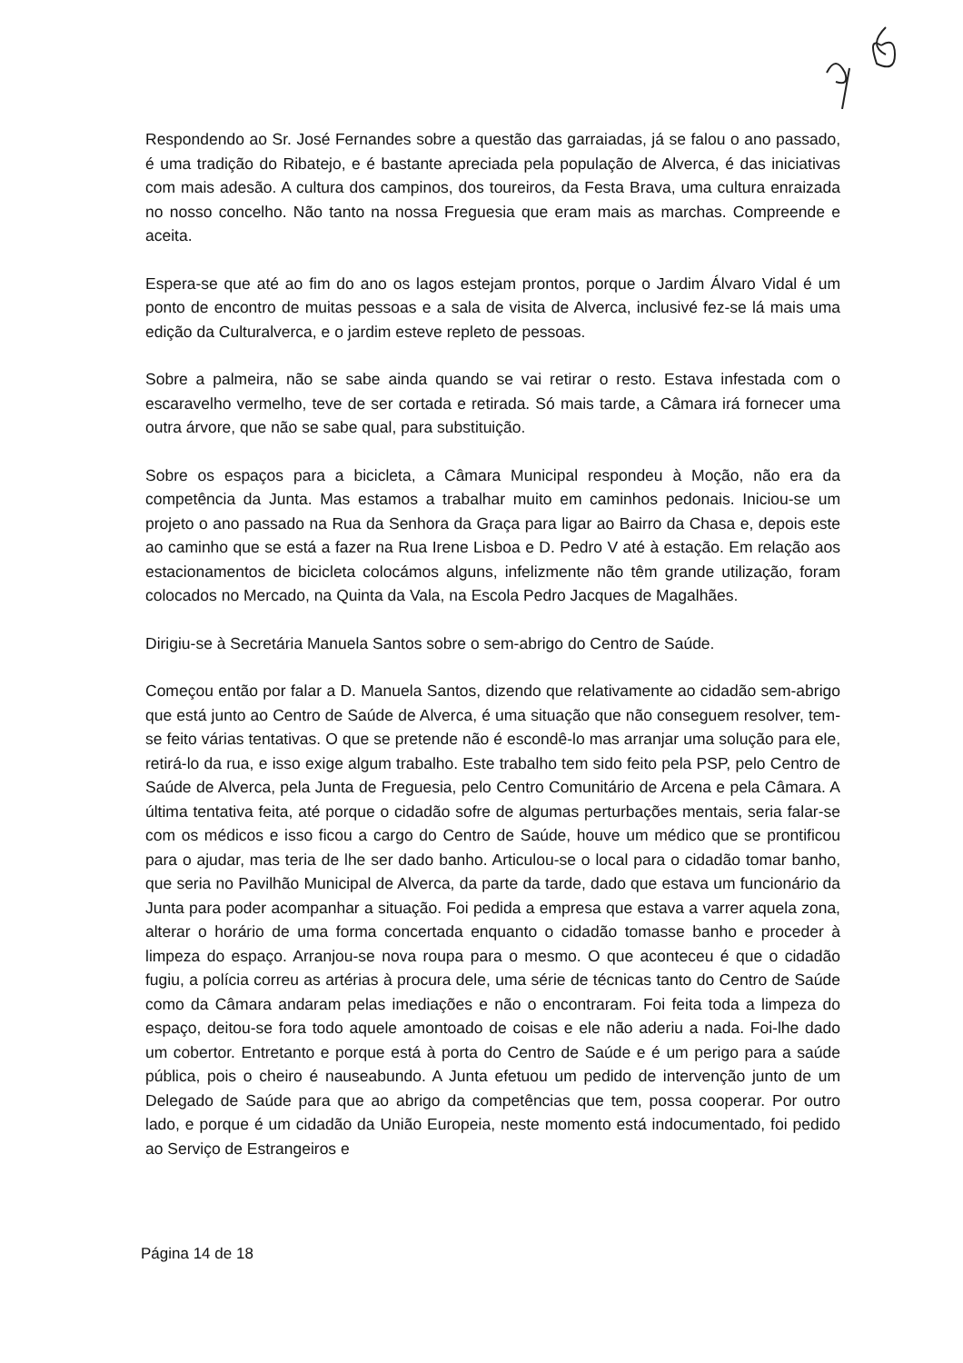Respondendo ao Sr. José Fernandes sobre a questão das garraiadas, já se falou o ano passado, é uma tradição do Ribatejo, e é bastante apreciada pela população de Alverca, é das iniciativas com mais adesão. A cultura dos campinos, dos toureiros, da Festa Brava, uma cultura enraizada no nosso concelho. Não tanto na nossa Freguesia que eram mais as marchas. Compreende e aceita.
Espera-se que até ao fim do ano os lagos estejam prontos, porque o Jardim Álvaro Vidal é um ponto de encontro de muitas pessoas e a sala de visita de Alverca, inclusivé fez-se lá mais uma edição da Culturalverca, e o jardim esteve repleto de pessoas.
Sobre a palmeira, não se sabe ainda quando se vai retirar o resto. Estava infestada com o escaravelho vermelho, teve de ser cortada e retirada. Só mais tarde, a Câmara irá fornecer uma outra árvore, que não se sabe qual, para substituição.
Sobre os espaços para a bicicleta, a Câmara Municipal respondeu à Moção, não era da competência da Junta. Mas estamos a trabalhar muito em caminhos pedonais. Iniciou-se um projeto o ano passado na Rua da Senhora da Graça para ligar ao Bairro da Chasa e, depois este ao caminho que se está a fazer na Rua Irene Lisboa e D. Pedro V até à estação. Em relação aos estacionamentos de bicicleta colocámos alguns, infelizmente não têm grande utilização, foram colocados no Mercado, na Quinta da Vala, na Escola Pedro Jacques de Magalhães.
Dirigiu-se à Secretária Manuela Santos sobre o sem-abrigo do Centro de Saúde.
Começou então por falar a D. Manuela Santos, dizendo que relativamente ao cidadão sem-abrigo que está junto ao Centro de Saúde de Alverca, é uma situação que não conseguem resolver, tem-se feito várias tentativas. O que se pretende não é escondê-lo mas arranjar uma solução para ele, retirá-lo da rua, e isso exige algum trabalho. Este trabalho tem sido feito pela PSP, pelo Centro de Saúde de Alverca, pela Junta de Freguesia, pelo Centro Comunitário de Arcena e pela Câmara. A última tentativa feita, até porque o cidadão sofre de algumas perturbações mentais, seria falar-se com os médicos e isso ficou a cargo do Centro de Saúde, houve um médico que se prontificou para o ajudar, mas teria de lhe ser dado banho. Articulou-se o local para o cidadão tomar banho, que seria no Pavilhão Municipal de Alverca, da parte da tarde, dado que estava um funcionário da Junta para poder acompanhar a situação. Foi pedida a empresa que estava a varrer aquela zona, alterar o horário de uma forma concertada enquanto o cidadão tomasse banho e proceder à limpeza do espaço. Arranjou-se nova roupa para o mesmo. O que aconteceu é que o cidadão fugiu, a polícia correu as artérias à procura dele, uma série de técnicas tanto do Centro de Saúde como da Câmara andaram pelas imediações e não o encontraram. Foi feita toda a limpeza do espaço, deitou-se fora todo aquele amontoado de coisas e ele não aderiu a nada. Foi-lhe dado um cobertor. Entretanto e porque está à porta do Centro de Saúde e é um perigo para a saúde pública, pois o cheiro é nauseabundo. A Junta efetuou um pedido de intervenção junto de um Delegado de Saúde para que ao abrigo da competências que tem, possa cooperar. Por outro lado, e porque é um cidadão da União Europeia, neste momento está indocumentado, foi pedido ao Serviço de Estrangeiros e
Página 14 de 18